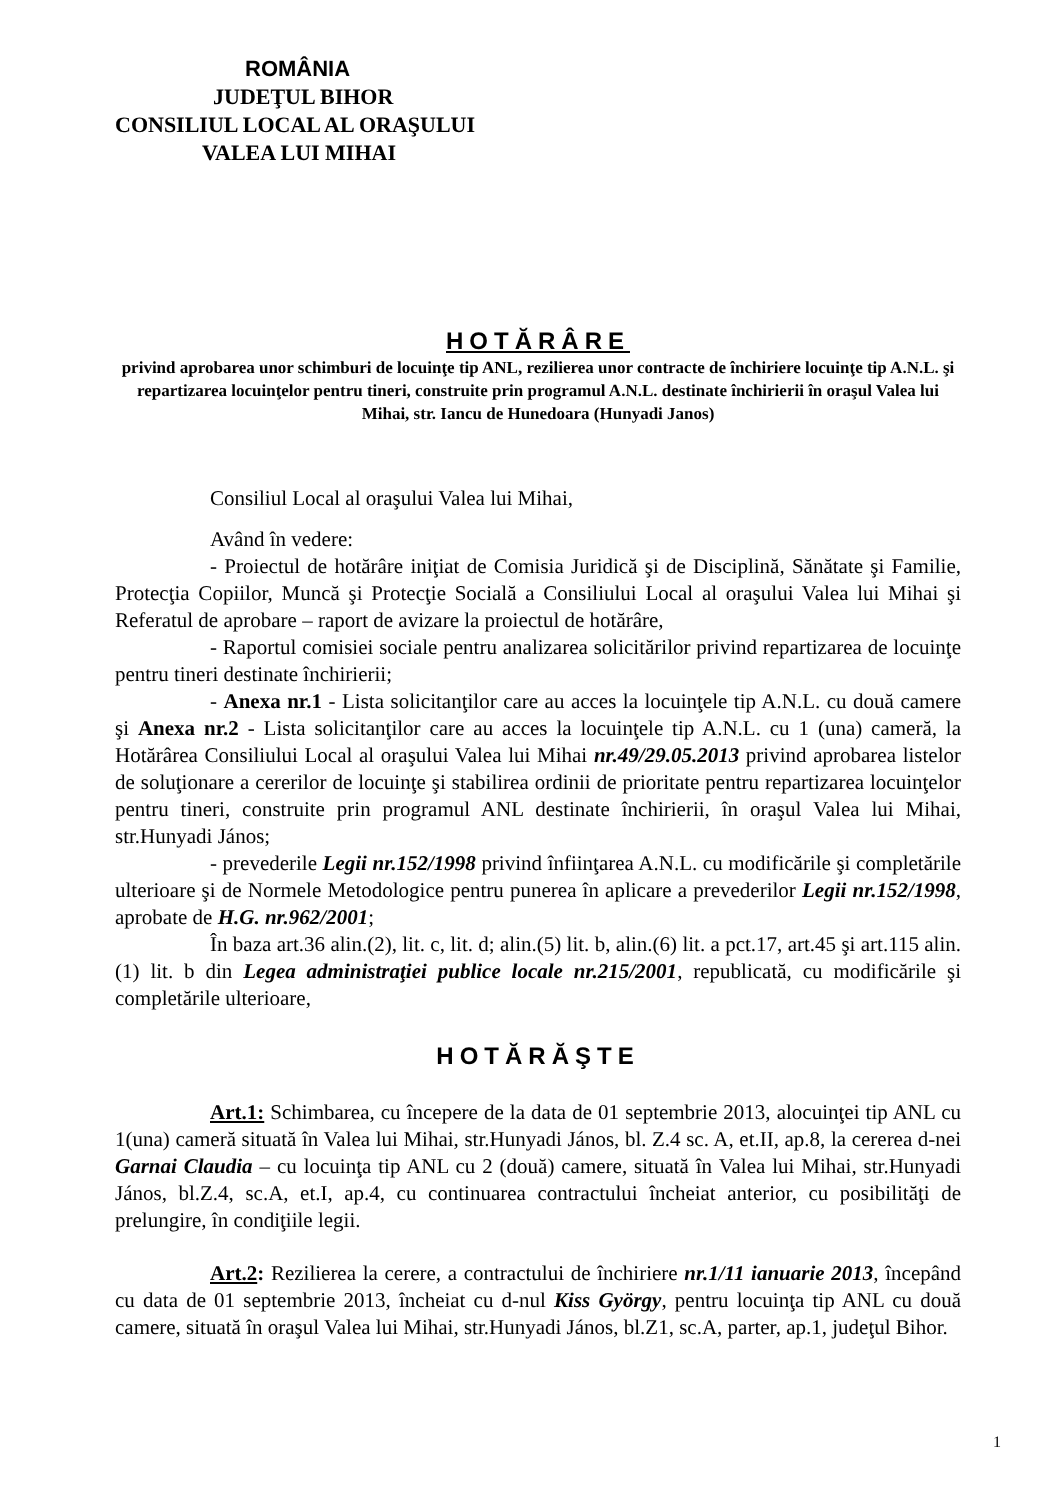ROMÂNIA
JUDEŢUL BIHOR
CONSILIUL LOCAL AL ORAŞULUI
VALEA LUI MIHAI
HOTĂRÂRE
privind aprobarea unor schimburi de locuinţe tip ANL, rezilierea unor contracte de închiriere locuinţe tip A.N.L. şi repartizarea locuinţelor pentru tineri, construite prin programul A.N.L. destinate închirierii în oraşul Valea lui Mihai, str. Iancu de Hunedoara (Hunyadi Janos)
Consiliul Local al oraşului Valea lui Mihai,
Având în vedere:
- Proiectul de hotărâre iniţiat de Comisia Juridică şi de Disciplină, Sănătate şi Familie, Protecţia Copiilor, Muncă şi Protecţie Socială a Consiliului Local al oraşului Valea lui Mihai şi Referatul de aprobare – raport de avizare la proiectul de hotărâre,
- Raportul comisiei sociale pentru analizarea solicitărilor privind repartizarea de locuinţe pentru tineri destinate închirierii;
- Anexa nr.1 - Lista solicitanţilor care au acces la locuinţele tip A.N.L. cu două camere şi Anexa nr.2 - Lista solicitanţilor care au acces la locuinţele tip A.N.L. cu 1 (una) cameră, la Hotărârea Consiliului Local al oraşului Valea lui Mihai nr.49/29.05.2013 privind aprobarea listelor de soluţionare a cererilor de locuinţe şi stabilirea ordinii de prioritate pentru repartizarea locuinţelor pentru tineri, construite prin programul ANL destinate închirierii, în oraşul Valea lui Mihai, str.Hunyadi János;
- prevederile Legii nr.152/1998 privind înfiinţarea A.N.L. cu modificările şi completările ulterioare şi de Normele Metodologice pentru punerea în aplicare a prevederilor Legii nr.152/1998, aprobate de H.G. nr.962/2001;
În baza art.36 alin.(2), lit. c, lit. d; alin.(5) lit. b, alin.(6) lit. a pct.17, art.45 şi art.115 alin. (1) lit. b din Legea administraţiei publice locale nr.215/2001, republicată, cu modificările şi completările ulterioare,
HOTĂRĂŞTE
Art.1: Schimbarea, cu începere de la data de 01 septembrie 2013, alocuinţei tip ANL cu 1(una) cameră situată în Valea lui Mihai, str.Hunyadi János, bl. Z.4 sc. A, et.II, ap.8, la cererea d-nei Garnai Claudia – cu locuinţa tip ANL cu 2 (două) camere, situată în Valea lui Mihai, str.Hunyadi János, bl.Z.4, sc.A, et.I, ap.4, cu continuarea contractului încheiat anterior, cu posibilităţi de prelungire, în condiţiile legii.
Art.2: Rezilierea la cerere, a contractului de închiriere nr.1/11 ianuarie 2013, începând cu data de 01 septembrie 2013, încheiat cu d-nul Kiss György, pentru locuinţa tip ANL cu două camere, situată în oraşul Valea lui Mihai, str.Hunyadi János, bl.Z1, sc.A, parter, ap.1, judeţul Bihor.
1